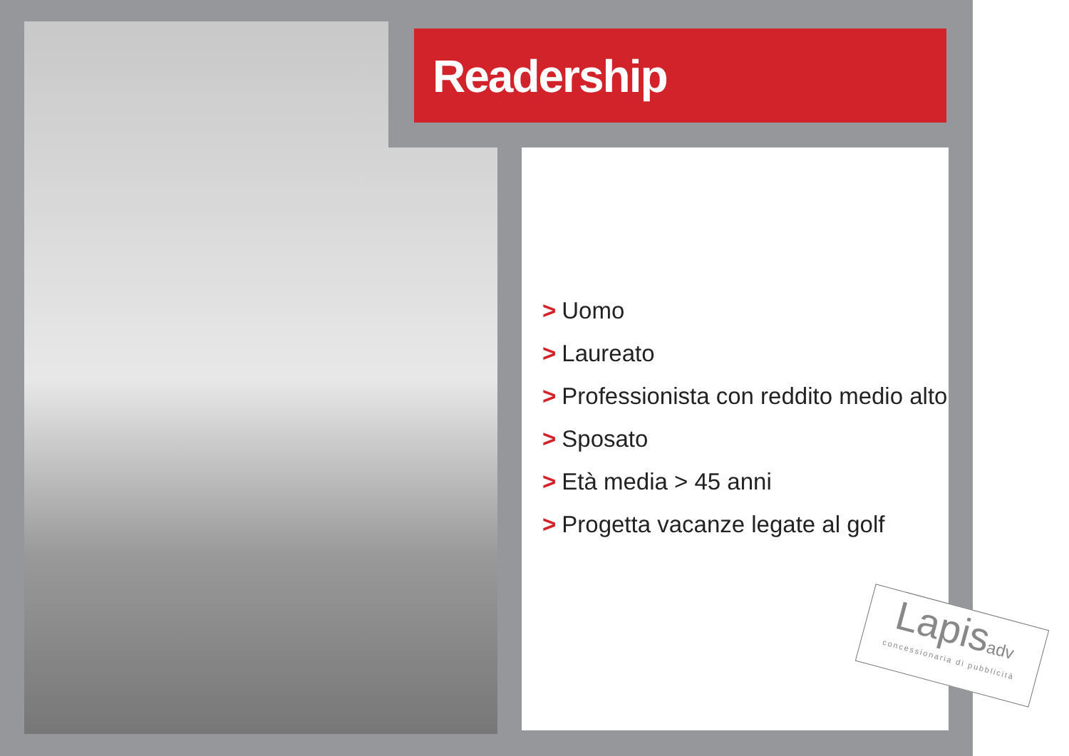Readership
> Uomo
> Laureato
> Professionista con reddito medio alto
> Sposato
> Età media > 45 anni
> Progetta vacanze legate al golf
Lapisadv
concessionaria di pubblicità